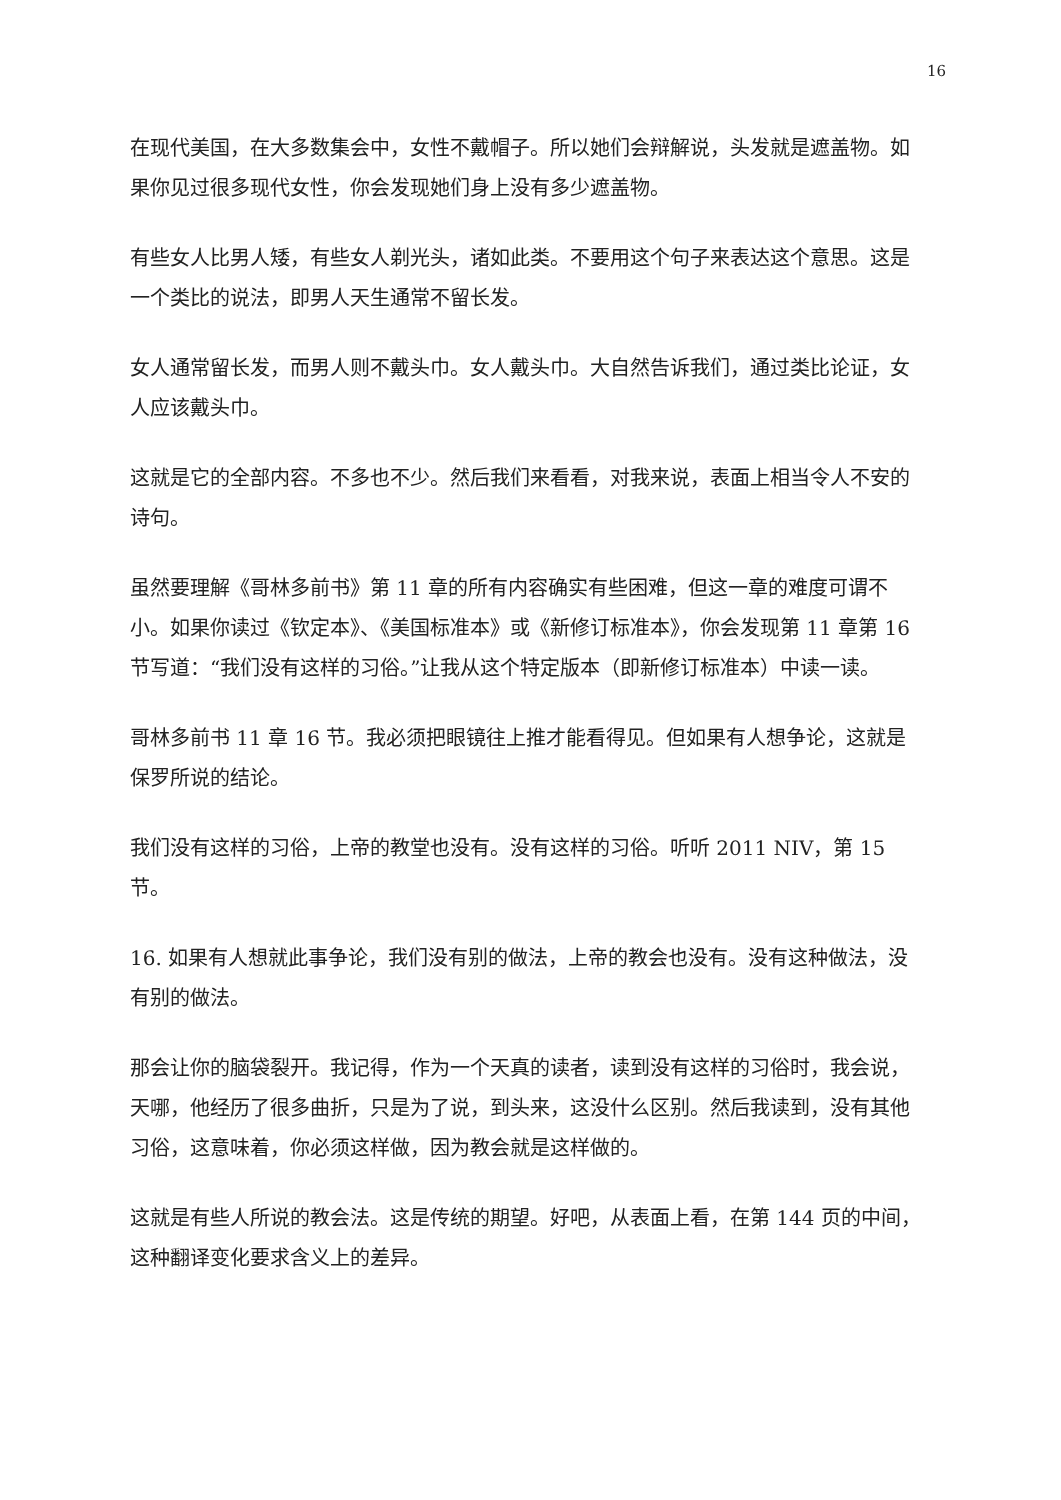16
在现代美国，在大多数集会中，女性不戴帽子。所以她们会辩解说，头发就是遮盖物。如果你见过很多现代女性，你会发现她们身上没有多少遮盖物。
有些女人比男人矮，有些女人剃光头，诸如此类。不要用这个句子来表达这个意思。这是一个类比的说法，即男人天生通常不留长发。
女人通常留长发，而男人则不戴头巾。女人戴头巾。大自然告诉我们，通过类比论证，女人应该戴头巾。
这就是它的全部内容。不多也不少。然后我们来看看，对我来说，表面上相当令人不安的诗句。
虽然要理解《哥林多前书》第 11 章的所有内容确实有些困难，但这一章的难度可谓不小。如果你读过《钦定本》、《美国标准本》或《新修订标准本》，你会发现第 11 章第 16 节写道：“我们没有这样的习俗。”让我从这个特定版本（即新修订标准本）中读一读。
哥林多前书 11 章 16 节。我必须把眼镜往上推才能看得见。但如果有人想争论，这就是保罗所说的结论。
我们没有这样的习俗，上帝的教堂也没有。没有这样的习俗。听听 2011 NIV，第 15 节。
16. 如果有人想就此事争论，我们没有别的做法，上帝的教会也没有。没有这种做法，没有别的做法。
那会让你的脑袋裂开。我记得，作为一个天真的读者，读到没有这样的习俗时，我会说，天哪，他经历了很多曲折，只是为了说，到头来，这没什么区别。然后我读到，没有其他习俗，这意味着，你必须这样做，因为教会就是这样做的。
这就是有些人所说的教会法。这是传统的期望。好吧，从表面上看，在第 144 页的中间，这种翻译变化要求含义上的差异。